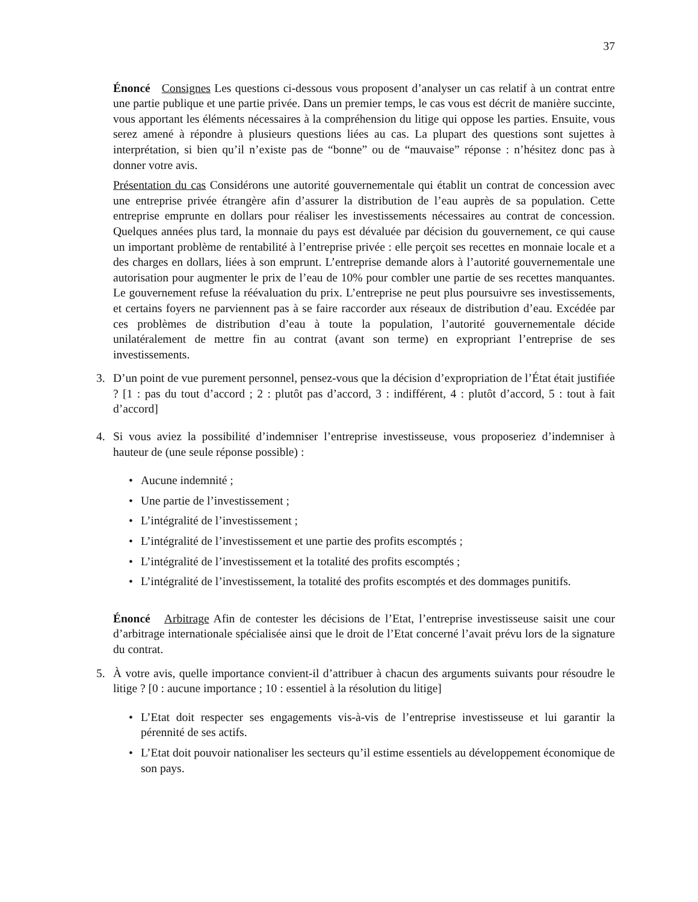37
Énoncé Consignes Les questions ci-dessous vous proposent d’analyser un cas relatif à un contrat entre une partie publique et une partie privée. Dans un premier temps, le cas vous est décrit de manière succinte, vous apportant les éléments nécessaires à la compréhension du litige qui oppose les parties. Ensuite, vous serez amené à répondre à plusieurs questions liées au cas. La plupart des questions sont sujettes à interprétation, si bien qu’il n’existe pas de “bonne” ou de “mauvaise” réponse : n’hésitez donc pas à donner votre avis.
Présentation du cas Considérons une autorité gouvernementale qui établit un contrat de concession avec une entreprise privée étrangère afin d’assurer la distribution de l’eau auprès de sa population. Cette entreprise emprunte en dollars pour réaliser les investissements nécessaires au contrat de concession. Quelques années plus tard, la monnaie du pays est dévaluée par décision du gouvernement, ce qui cause un important problème de rentabilité à l’entreprise privée : elle perçoit ses recettes en monnaie locale et a des charges en dollars, liées à son emprunt. L’entreprise demande alors à l’autorité gouvernementale une autorisation pour augmenter le prix de l’eau de 10% pour combler une partie de ses recettes manquantes. Le gouvernement refuse la réévaluation du prix. L’entreprise ne peut plus poursuivre ses investissements, et certains foyers ne parviennent pas à se faire raccorder aux réseaux de distribution d’eau. Excédée par ces problèmes de distribution d’eau à toute la population, l’autorité gouvernementale décide unilatéralement de mettre fin au contrat (avant son terme) en expropriant l’entreprise de ses investissements.
3. D’un point de vue purement personnel, pensez-vous que la décision d’expropriation de l’État était justifiée ? [1 : pas du tout d’accord ; 2 : plutôt pas d’accord, 3 : indifférent, 4 : plutôt d’accord, 5 : tout à fait d’accord]
4. Si vous aviez la possibilité d’indemniser l’entreprise investisseuse, vous proposeriez d’indemniser à hauteur de (une seule réponse possible) :
• Aucune indemnité ;
• Une partie de l’investissement ;
• L’intégralité de l’investissement ;
• L’intégralité de l’investissement et une partie des profits escomptés ;
• L’intégralité de l’investissement et la totalité des profits escomptés ;
• L’intégralité de l’investissement, la totalité des profits escomptés et des dommages punitifs.
Énoncé Arbitrage Afin de contester les décisions de l’Etat, l’entreprise investisseuse saisit une cour d’arbitrage internationale spécialisée ainsi que le droit de l’Etat concerné l’avait prévu lors de la signature du contrat.
5. À votre avis, quelle importance convient-il d’attribuer à chacun des arguments suivants pour résoudre le litige ? [0 : aucune importance ; 10 : essentiel à la résolution du litige]
• L’Etat doit respecter ses engagements vis-à-vis de l’entreprise investisseuse et lui garantir la pérennité de ses actifs.
• L’Etat doit pouvoir nationaliser les secteurs qu’il estime essentiels au développement économique de son pays.